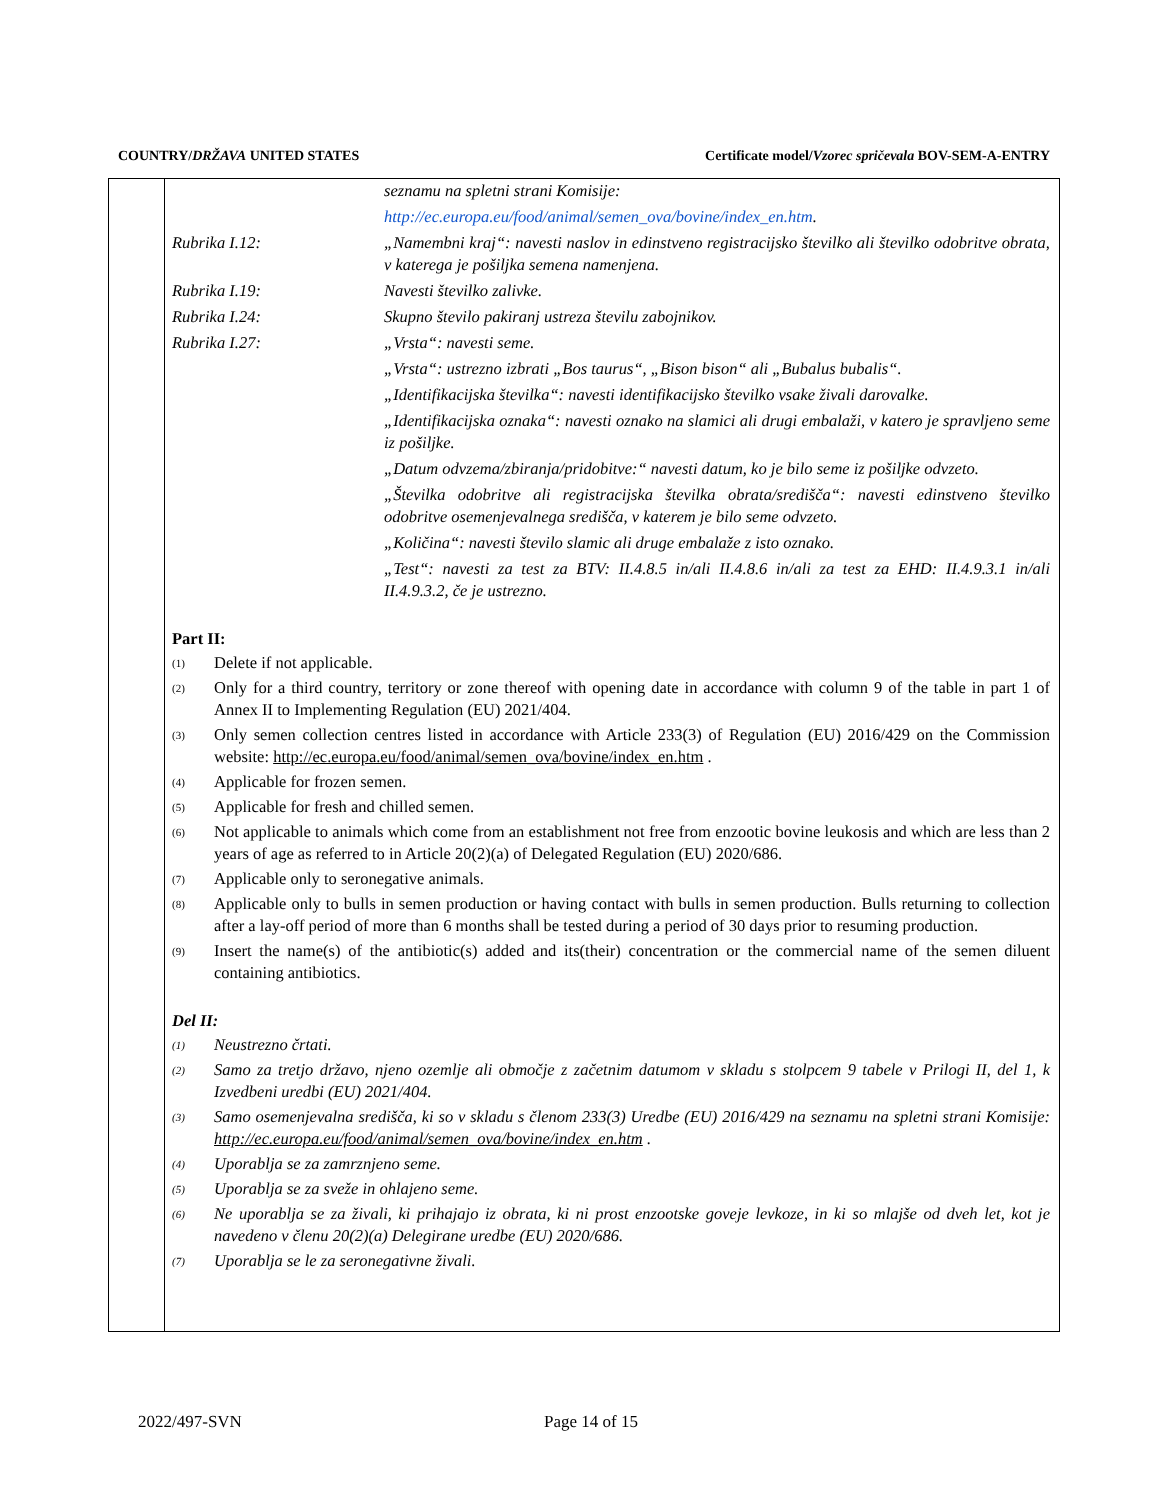COUNTRY/DRŽAVA UNITED STATES Certificate model/Vzorec spričevala BOV-SEM-A-ENTRY
seznamu na spletni strani Komisije:
http://ec.europa.eu/food/animal/semen_ova/bovine/index_en.htm.
Rubrika I.12: „Namembni kraj“: navesti naslov in edinstveno registracijsko številko ali številko odobritve obrata, v katerega je pošiljka semena namenjena.
Rubrika I.19: Navesti številko zalivke.
Rubrika I.24: Skupno število pakiranj ustreza številu zabojnikov.
Rubrika I.27: „Vrsta“: navesti seme.
„Vrsta“: ustrezno izbrati „Bos taurus“, „Bison bison“ ali „Bubalus bubalis“.
„Identifikacijska številka“: navesti identifikacijsko številko vsake živali darovalke.
„Identifikacijska oznaka“: navesti oznako na slamici ali drugi embalaži, v katero je spravljeno seme iz pošiljke.
„Datum odvzema/zbiranja/pridobitve:“ navesti datum, ko je bilo seme iz pošiljke odvzeto.
„Številka odobritve ali registracijska številka obrata/središča“: navesti edinstveno številko odobritve osemenjevalnega središča, v katerem je bilo seme odvzeto.
„Količina“: navesti število slamic ali druge embalaže z isto oznako.
„Test“: navesti za test za BTV: II.4.8.5 in/ali II.4.8.6 in/ali za test za EHD: II.4.9.3.1 in/ali II.4.9.3.2, če je ustrezno.
Part II:
<sup>(1)</sup>
Delete if not applicable.
<sup>(2)</sup>
Only for a third country, territory or zone thereof with opening date in accordance with column 9 of the table in part 1 of Annex II to Implementing Regulation (EU) 2021/404.
<sup>(3)</sup>
Only semen collection centres listed in accordance with Article 233(3) of Regulation (EU) 2016/429 on the Commission website: http://ec.europa.eu/food/animal/semen_ova/bovine/index_en.htm .
<sup>(4)</sup>
Applicable for frozen semen.
<sup>(5)</sup>
Applicable for fresh and chilled semen.
<sup>(6)</sup>
Not applicable to animals which come from an establishment not free from enzootic bovine leukosis and which are less than 2 years of age as referred to in Article 20(2)(a) of Delegated Regulation (EU) 2020/686.
<sup>(7)</sup>
Applicable only to seronegative animals.
<sup>(8)</sup>
Applicable only to bulls in semen production or having contact with bulls in semen production. Bulls returning to collection after a lay-off period of more than 6 months shall be tested during a period of 30 days prior to resuming production.
<sup>(9)</sup>
Insert the name(s) of the antibiotic(s) added and its(their) concentration or the commercial name of the semen diluent containing antibiotics.
Del II:
<sup>(1)</sup>
Neustrezno črtati.
<sup>(2)</sup>
Samo za tretjo državo, njeno ozemlje ali območje z začetnim datumom v skladu s stolpcem 9 tabele v Prilogi II, del 1, k Izvedbeni uredbi (EU) 2021/404.
<sup>(3)</sup>
Samo osemenjevalna središča, ki so v skladu s členom 233(3) Uredbe (EU) 2016/429 na seznamu na spletni strani Komisije: http://ec.europa.eu/food/animal/semen_ova/bovine/index_en.htm .
<sup>(4)</sup>
Uporablja se za zamrznjeno seme.
<sup>(5)</sup>
Uporablja se za sveže in ohlajeno seme.
<sup>(6)</sup>
Ne uporablja se za živali, ki prihajajo iz obrata, ki ni prost enzootske goveje levkoze, in ki so mlajše od dveh let, kot je navedeno v členu 20(2)(a) Delegirane uredbe (EU) 2020/686.
<sup>(7)</sup>
Uporablja se le za seronegativne živali.
2022/497-SVN Page 14 of 15